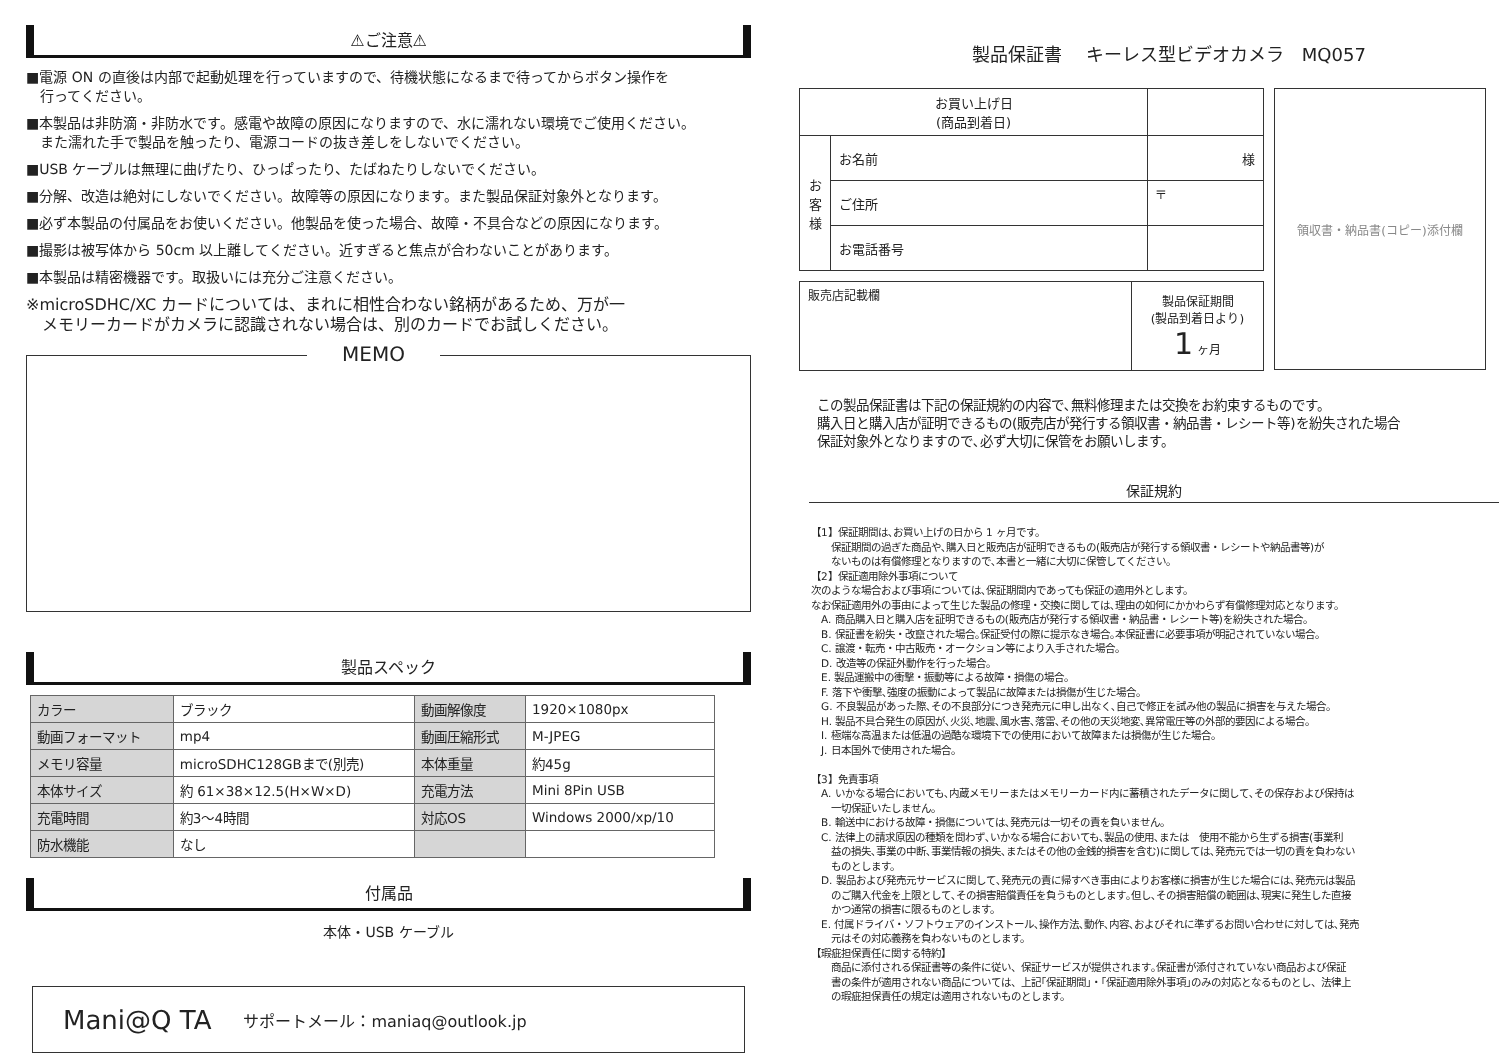⚠ご注意⚠
■電源 ON の直後は内部で起動処理を行っていますので、待機状態になるまで待ってからボタン操作を
　行ってください。
■本製品は非防滴・非防水です。感電や故障の原因になりますので、水に濡れない環境でご使用ください。
　また濡れた手で製品を触ったり、電源コードの抜き差しをしないでください。
■USB ケーブルは無理に曲げたり、ひっぱったり、たばねたりしないでください。
■分解、改造は絶対にしないでください。故障等の原因になります。また製品保証対象外となります。
■必ず本製品の付属品をお使いください。他製品を使った場合、故障・不具合などの原因になります。
■撮影は被写体から 50cm 以上離してください。近すぎると焦点が合わないことがあります。
■本製品は精密機器です。取扱いには充分ご注意ください。
※microSDHC/XC カードについては、まれに相性合わない銘柄があるため、万が一
　メモリーカードがカメラに認識されない場合は、別のカードでお試しください。
MEMO
製品スペック
| カラー | ブラック | 動画解像度 | 1920×1080px |
| 動画フォーマット | mp4 | 動画圧縮形式 | M-JPEG |
| メモリ容量 | microSDHC128GBまで(別売) | 本体重量 | 約45g |
| 本体サイズ | 約 61×38×12.5(H×W×D) | 充電方法 | Mini 8Pin USB |
| 充電時間 | 約3～4時間 | 対応OS | Windows 2000/xp/10 |
| 防水機能 | なし | | |
付属品
本体・USB ケーブル
Mani@Q TA　　サポートメール：maniaq@outlook.jp
製品保証書　 キーレス型ビデオカメラ　MQ057
| お買い上げ日 (商品到着日) | | |
| お 客 様 | お名前 | 様 |
| | ご住所 | 〒 |
| | お電話番号 | |
| 販売店記載欄 | 製品保証期間 (製品到着日より) 1 ヶ月 |
領収書・納品書(コピー)添付欄
この製品保証書は下記の保証規約の内容で､無料修理または交換をお約束するものです。
購入日と購入店が証明できるもの(販売店が発行する領収書・納品書・レシート等)を紛失された場合
保証対象外となりますので､必ず大切に保管をお願いします。
保証規約
【1】保証期間は､お買い上げの日から 1 ヶ月です。
　　保証期間の過ぎた商品や､購入日と販売店が証明できるもの(販売店が発行する領収書・レシートや納品書等)が
　　ないものは有償修理となりますので､本書と一緒に大切に保管してください。
【2】保証適用除外事項について
次のような場合および事項については､保証期間内であっても保証の適用外とします。
なお保証適用外の事由によって生じた製品の修理・交換に関しては､理由の如何にかかわらず有償修理対応となります。
　A. 商品購入日と購入店を証明できるもの(販売店が発行する領収書・納品書・レシート等)を紛失された場合。
　B. 保証書を紛失・改竄された場合｡保証受付の際に提示なき場合｡本保証書に必要事項が明記されていない場合。
　C. 譲渡・転売・中古販売・オークション等により入手された場合。
　D. 改造等の保証外動作を行った場合。
　E. 製品運搬中の衝撃・振動等による故障・損傷の場合。
　F. 落下や衝撃､強度の振動によって製品に故障または損傷が生じた場合。
　G. 不良製品があった際､その不良部分につき発売元に申し出なく､自己で修正を試み他の製品に損害を与えた場合。
　H. 製品不具合発生の原因が､火災､地震､風水害､落雷､その他の天災地変､異常電圧等の外部的要因による場合。
　I. 極端な高温または低温の過酷な環境下での使用において故障または損傷が生じた場合。
　J. 日本国外で使用された場合。
【3】免責事項
　A. いかなる場合においても､内蔵メモリーまたはメモリーカード内に蓄積されたデータに関して､その保存および保持は
　　一切保証いたしません。
　B. 輸送中における故障・損傷については､発売元は一切その責を負いません。
　C. 法律上の請求原因の種類を問わず､いかなる場合においても､製品の使用､または　使用不能から生ずる損害(事業利
　　益の損失､事業の中断､事業情報の損失､またはその他の金銭的損害を含む)に関しては､発売元では一切の責を負わない
　　ものとします。
　D. 製品および発売元サービスに関して､発売元の責に帰すべき事由によりお客様に損害が生じた場合には､発売元は製品
　　のご購入代金を上限として､その損害賠償責任を負うものとします｡但し､その損害賠償の範囲は､現実に発生した直接
　　かつ通常の損害に限るものとします。
　E. 付属ドライバ・ソフトウェアのインストール､操作方法､動作､内容､およびそれに準ずるお問い合わせに対しては､発売
　　元はその対応義務を負わないものとします。
【瑕疵担保責任に関する特約】
　　商品に添付される保証書等の条件に従い、保証サービスが提供されます｡保証書が添付されていない商品および保証
　　書の条件が適用されない商品については、上記｢保証期間｣・｢保証適用除外事項｣のみの対応となるものとし、法律上
　　の瑕疵担保責任の規定は適用されないものとします。